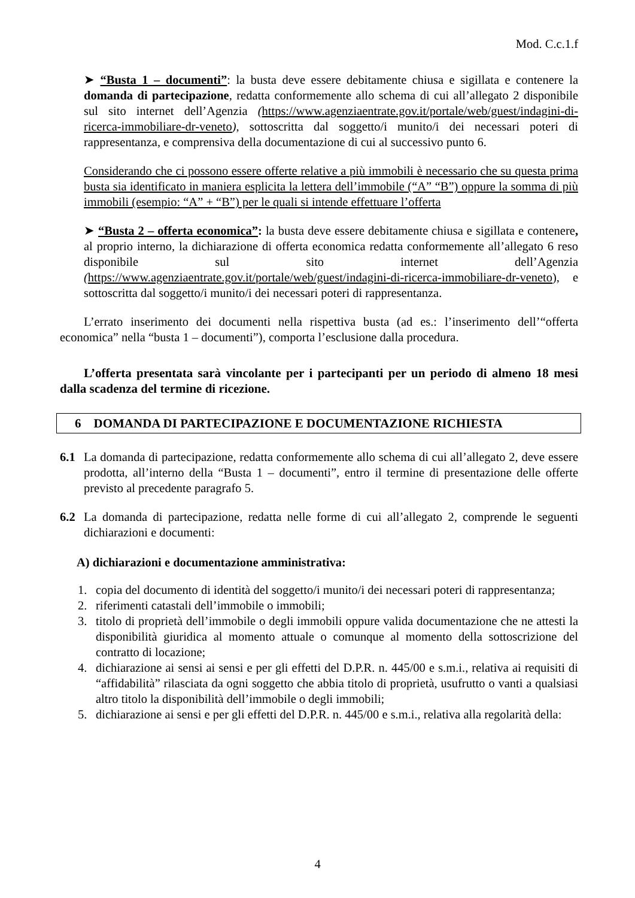Mod. C.c.1.f
➤ “Busta 1 – documenti”: la busta deve essere debitamente chiusa e sigillata e contenere la domanda di partecipazione, redatta conformemente allo schema di cui all’allegato 2 disponibile sul sito internet dell’Agenzia (https://www.agenziaentrate.gov.it/portale/web/guest/indagini-di-ricerca-immobiliare-dr-veneto), sottoscritta dal soggetto/i munito/i dei necessari poteri di rappresentanza, e comprensiva della documentazione di cui al successivo punto 6.
Considerando che ci possono essere offerte relative a più immobili è necessario che su questa prima busta sia identificato in maniera esplicita la lettera dell’immobile (“A” “B”) oppure la somma di più immobili (esempio: “A” + “B”) per le quali si intende effettuare l’offerta
➤ “Busta 2 – offerta economica”: la busta deve essere debitamente chiusa e sigillata e contenere, al proprio interno, la dichiarazione di offerta economica redatta conformemente all’allegato 6 reso disponibile sul sito internet dell’Agenzia (https://www.agenziaentrate.gov.it/portale/web/guest/indagini-di-ricerca-immobiliare-dr-veneto), e sottoscritta dal soggetto/i munito/i dei necessari poteri di rappresentanza.
L’errato inserimento dei documenti nella rispettiva busta (ad es.: l’inserimento dell’“offerta economica” nella “busta 1 – documenti”), comporta l’esclusione dalla procedura.
L’offerta presentata sarà vincolante per i partecipanti per un periodo di almeno 18 mesi dalla scadenza del termine di ricezione.
6 DOMANDA DI PARTECIPAZIONE E DOCUMENTAZIONE RICHIESTA
6.1 La domanda di partecipazione, redatta conformemente allo schema di cui all’allegato 2, deve essere prodotta, all’interno della “Busta 1 – documenti”, entro il termine di presentazione delle offerte previsto al precedente paragrafo 5.
6.2 La domanda di partecipazione, redatta nelle forme di cui all’allegato 2, comprende le seguenti dichiarazioni e documenti:
A) dichiarazioni e documentazione amministrativa:
1. copia del documento di identità del soggetto/i munito/i dei necessari poteri di rappresentanza;
2. riferimenti catastali dell’immobile o immobili;
3. titolo di proprietà dell’immobile o degli immobili oppure valida documentazione che ne attesti la disponibilità giuridica al momento attuale o comunque al momento della sottoscrizione del contratto di locazione;
4. dichiarazione ai sensi ai sensi e per gli effetti del D.P.R. n. 445/00 e s.m.i., relativa ai requisiti di “affidabilità” rilasciata da ogni soggetto che abbia titolo di proprietà, usufrutto o vanti a qualsiasi altro titolo la disponibilità dell’immobile o degli immobili;
5. dichiarazione ai sensi e per gli effetti del D.P.R. n. 445/00 e s.m.i., relativa alla regolarità della:
4